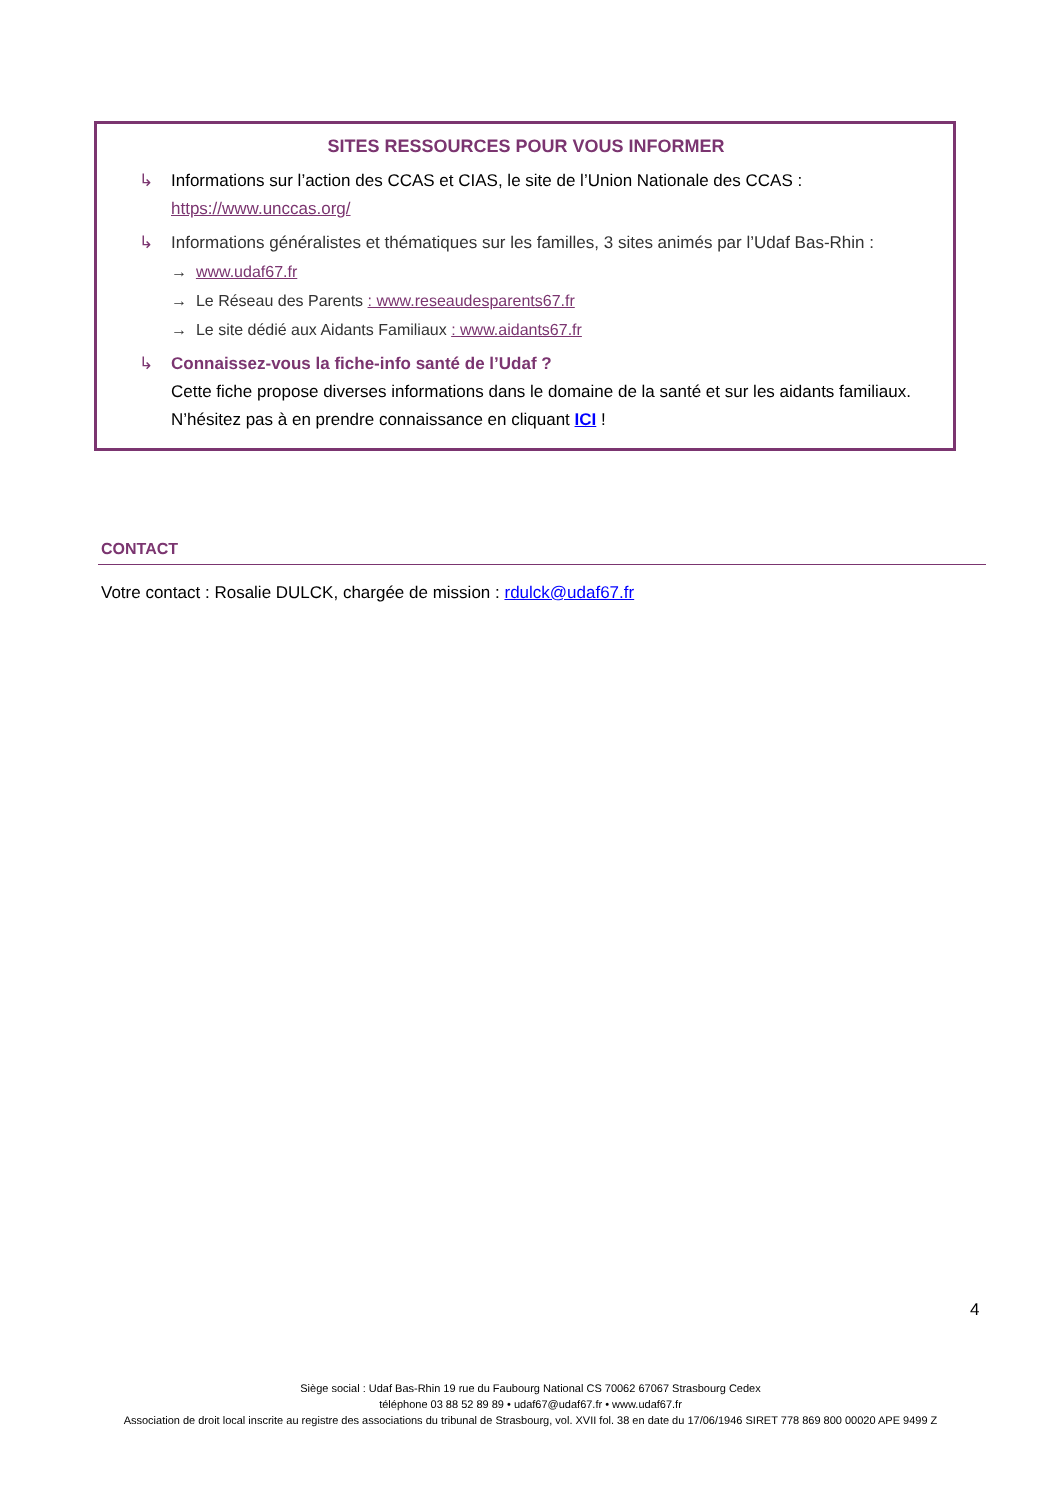SITES RESSOURCES POUR VOUS INFORMER
↳ Informations sur l’action des CCAS et CIAS, le site de l’Union Nationale des CCAS :
https://www.unccas.org/
↳ Informations généralistes et thématiques sur les familles, 3 sites animés par l’Udaf Bas-Rhin :
→ www.udaf67.fr
→ Le Réseau des Parents : www.reseaudesparents67.fr
→ Le site dédié aux Aidants Familiaux : www.aidants67.fr
↳ Connaissez-vous la fiche-info santé de l’Udaf ?
Cette fiche propose diverses informations dans le domaine de la santé et sur les aidants familiaux. N’hésitez pas à en prendre connaissance en cliquant ICI !
CONTACT
Votre contact : Rosalie DULCK, chargée de mission : rdulck@udaf67.fr
4
Siège social : Udaf Bas-Rhin 19 rue du Faubourg National CS 70062 67067 Strasbourg Cedex
téléphone 03 88 52 89 89 • udaf67@udaf67.fr • www.udaf67.fr
Association de droit local inscrite au registre des associations du tribunal de Strasbourg, vol. XVII fol. 38 en date du 17/06/1946 SIRET 778 869 800 00020 APE 9499 Z